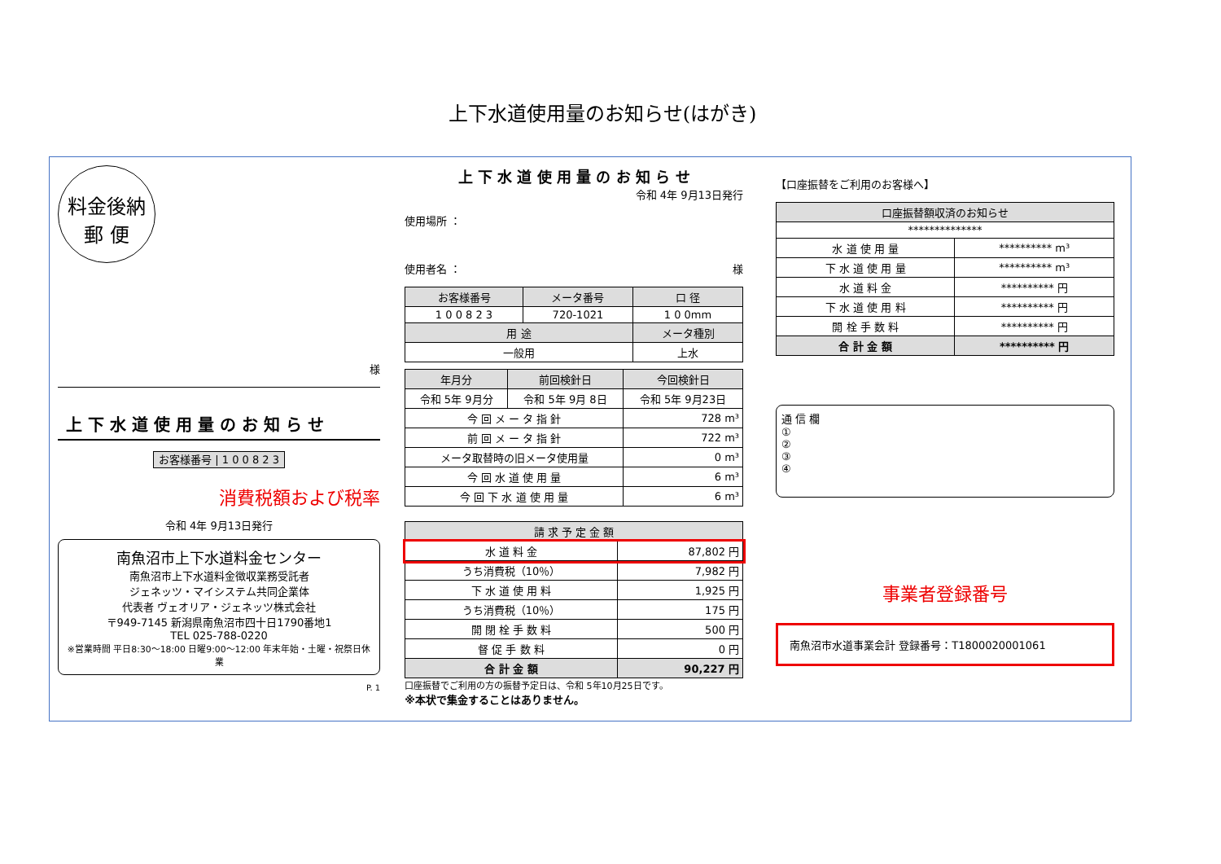上下水道使用量のお知らせ(はがき)
料金後納
郵 便
様
上 下 水 道 使 用 量 の お 知 ら せ
お客様番号 | 1 0 0 8 2 3
消費税額および税率
令和 4年 9月13日発行
南魚沼市上下水道料金センター
南魚沼市上下水道料金徴収業務受託者
ジェネッツ・マイシステム共同企業体
代表者 ヴェオリア・ジェネッツ株式会社
〒949-7145 新潟県南魚沼市四十日1790番地1
TEL 025-788-0220
※営業時間 平日8:30～18:00 日曜9:00～12:00 年末年始・土曜・祝祭日休業
P. 1
上 下 水 道 使 用 量 の お 知 ら せ
令和 4年 9月13日発行
使用場所 ：
使用者名 ： 様
| お客様番号 | メータ番号 | 口 径 |
| --- | --- | --- |
| 1 0 0 8 2 3 | 720-1021 | 1 0 0mm |
| 用 途 | | メータ種別 |
| 一般用 | | 上水 |
| 年月分 | 前回検針日 | 今回検針日 |
| --- | --- | --- |
| 令和 5年 9月分 | 令和 5年 9月 8日 | 令和 5年 9月23日 |
| 今 回 メ ー タ 指 針 | | 728 m³ |
| 前 回 メ ー タ 指 針 | | 722 m³ |
| メータ取替時の旧メータ使用量 | | 0 m³ |
| 今 回 水 道 使 用 量 | | 6 m³ |
| 今 回 下 水 道 使 用 量 | | 6 m³ |
| 請 求 予 定 金 額 | |
| --- | --- |
| 水 道 料 金 | 87,802 円 |
| うち消費税（10％） | 7,982 円 |
| 下 水 道 使 用 料 | 1,925 円 |
| うち消費税（10％） | 175 円 |
| 開 閉 栓 手 数 料 | 500 円 |
| 督 促 手 数 料 | 0 円 |
| 合 計 金 額 | 90,227 円 |
口座振替でご利用の方の振替予定日は、令和 5年10月25日です。
※本状で集金することはありません。
【口座振替をご利用のお客様へ】
| 口座振替額収済のお知らせ | |
| --- | --- |
| ************** | |
| 水 道 使 用 量 | ********** m³ |
| 下 水 道 使 用 量 | ********** m³ |
| 水 道 料 金 | ********** 円 |
| 下 水 道 使 用 料 | ********** 円 |
| 開 栓 手 数 料 | ********** 円 |
| 合 計 金 額 | ********** 円 |
通 信 欄
①
②
③
④
事業者登録番号
南魚沼市水道事業会計 登録番号：T1800020001061